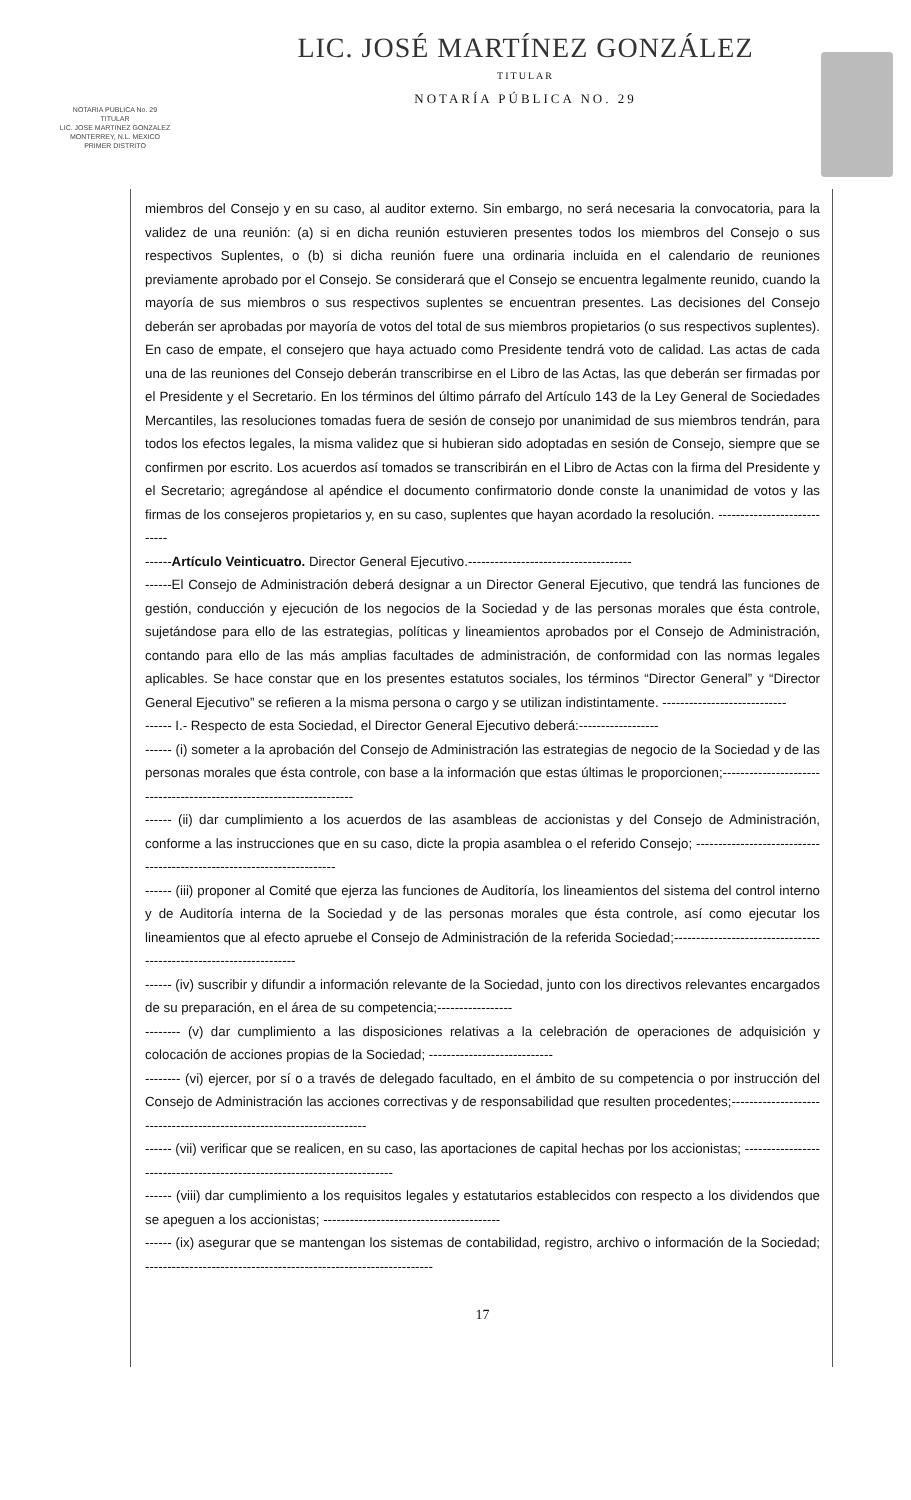NOTARIA PUBLICA No. 29
TITULAR
LIC. JOSE MARTINEZ GONZALEZ
MONTERREY, N.L. MEXICO
PRIMER DISTRITO
LIC. JOSÉ MARTÍNEZ GONZÁLEZ
TITULAR
NOTARÍA PÚBLICA NO. 29
miembros del Consejo y en su caso, al auditor externo. Sin embargo, no será necesaria la convocatoria, para la validez de una reunión: (a) si en dicha reunión estuvieren presentes todos los miembros del Consejo o sus respectivos Suplentes, o (b) si dicha reunión fuere una ordinaria incluida en el calendario de reuniones previamente aprobado por el Consejo. Se considerará que el Consejo se encuentra legalmente reunido, cuando la mayoría de sus miembros o sus respectivos suplentes se encuentran presentes. Las decisiones del Consejo deberán ser aprobadas por mayoría de votos del total de sus miembros propietarios (o sus respectivos suplentes). En caso de empate, el consejero que haya actuado como Presidente tendrá voto de calidad. Las actas de cada una de las reuniones del Consejo deberán transcribirse en el Libro de las Actas, las que deberán ser firmadas por el Presidente y el Secretario. En los términos del último párrafo del Artículo 143 de la Ley General de Sociedades Mercantiles, las resoluciones tomadas fuera de sesión de consejo por unanimidad de sus miembros tendrán, para todos los efectos legales, la misma validez que si hubieran sido adoptadas en sesión de Consejo, siempre que se confirmen por escrito. Los acuerdos así tomados se transcribirán en el Libro de Actas con la firma del Presidente y el Secretario; agregándose al apéndice el documento confirmatorio donde conste la unanimidad de votos y las firmas de los consejeros propietarios y, en su caso, suplentes que hayan acordado la resolución. ----------------------------
------Artículo Veinticuatro. Director General Ejecutivo.-------------------------------------
------El Consejo de Administración deberá designar a un Director General Ejecutivo, que tendrá las funciones de gestión, conducción y ejecución de los negocios de la Sociedad y de las personas morales que ésta controle, sujetándose para ello de las estrategias, políticas y lineamientos aprobados por el Consejo de Administración, contando para ello de las más amplias facultades de administración, de conformidad con las normas legales aplicables. Se hace constar que en los presentes estatutos sociales, los términos “Director General” y “Director General Ejecutivo” se refieren a la misma persona o cargo y se utilizan indistintamente. ----------------------------
------ I.- Respecto de esta Sociedad, el Director General Ejecutivo deberá:------------------
------ (i) someter a la aprobación del Consejo de Administración las estrategias de negocio de la Sociedad y de las personas morales que ésta controle, con base a la información que estas últimas le proporcionen;---------------------------------------------------------------------
------ (ii) dar cumplimiento a los acuerdos de las asambleas de accionistas y del Consejo de Administración, conforme a las instrucciones que en su caso, dicte la propia asamblea o el referido Consejo; -----------------------------------------------------------------------
------ (iii) proponer al Comité que ejerza las funciones de Auditoría, los lineamientos del sistema del control interno y de Auditoría interna de la Sociedad y de las personas morales que ésta controle, así como ejecutar los lineamientos que al efecto apruebe el Consejo de Administración de la referida Sociedad;-------------------------------------------------------------------
------ (iv) suscribir y difundir a información relevante de la Sociedad, junto con los directivos relevantes encargados de su preparación, en el área de su competencia;-----------------
-------- (v) dar cumplimiento a las disposiciones relativas a la celebración de operaciones de adquisición y colocación de acciones propias de la Sociedad; ----------------------------
-------- (vi) ejercer, por sí o a través de delegado facultado, en el ámbito de su competencia o por instrucción del Consejo de Administración las acciones correctivas y de responsabilidad que resulten procedentes;----------------------------------------------------------------------
------ (vii) verificar que se realicen, en su caso, las aportaciones de capital hechas por los accionistas; -------------------------------------------------------------------------
------ (viii) dar cumplimiento a los requisitos legales y estatutarios establecidos con respecto a los dividendos que se apeguen a los accionistas; ----------------------------------------
------ (ix) asegurar que se mantengan los sistemas de contabilidad, registro, archivo o información de la Sociedad; -----------------------------------------------------------------
17